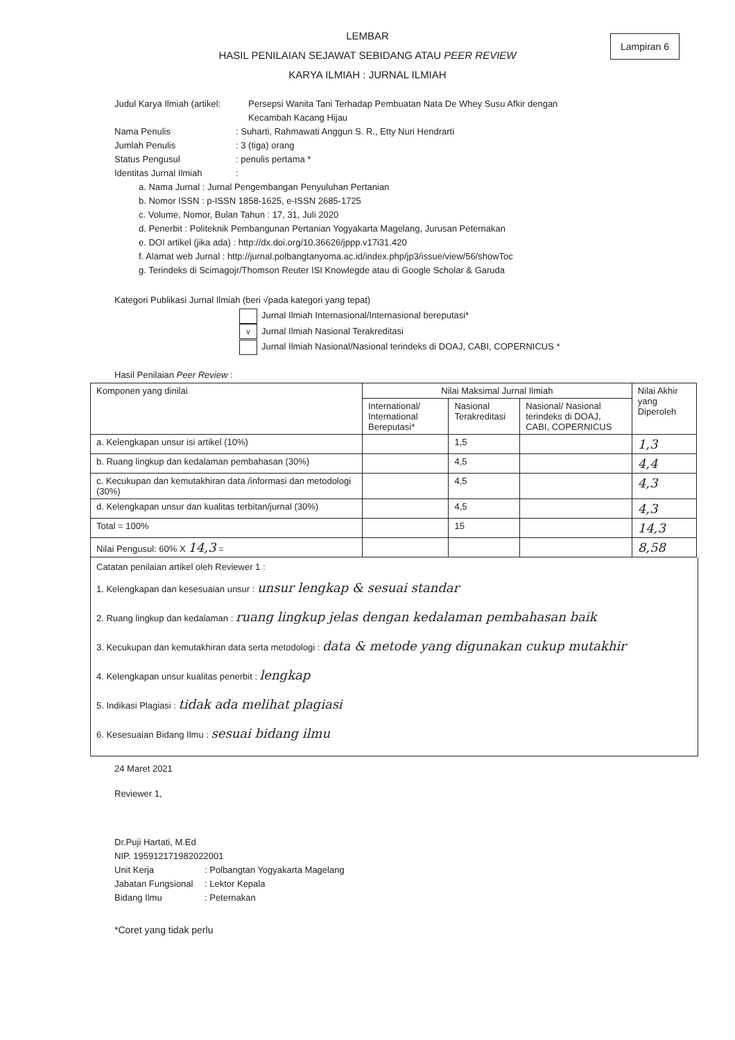Lampiran 6
LEMBAR
HASIL PENILAIAN SEJAWAT SEBIDANG ATAU PEER REVIEW
KARYA ILMIAH : JURNAL ILMIAH
Judul Karya Ilmiah (artikel: Persepsi Wanita Tani Terhadap Pembuatan Nata De Whey Susu Afkir dengan
Kecambah Kacang Hijau
Nama Penulis: Suharti, Rahmawati Anggun S. R., Etty Nuri Hendrarti
Jumlah Penulis: 3 (tiga) orang
Status Pengusul: penulis pertama *
Identitas Jurnal Ilmiah:
a. Nama Jurnal : Jurnal Pengembangan Penyuluhan Pertanian
b. Nomor ISSN : p-ISSN 1858-1625, e-ISSN 2685-1725
c. Volume, Nomor, Bulan Tahun : 17, 31, Juli 2020
d. Penerbit : Politeknik Pembangunan Pertanian Yogyakarta Magelang, Jurusan Peternakan
e. DOI artikel (jika ada) : http://dx.doi.org/10.36626/jppp.v17i31.420
f. Alamat web Jurnal : http://jurnal.polbangtanyoma.ac.id/index.php/jp3/issue/view/56/showToc
g. Terindeks di Scimagojr/Thomson Reuter ISI Knowlegde atau di Google Scholar & Garuda
Kategori Publikasi Jurnal Ilmiah (beri √pada kategori yang tepat)
Jurnal Ilmiah Internasional/Internasional bereputasi*
v Jurnal Ilmiah Nasional Terakreditasi
Jurnal Ilmiah Nasional/Nasional terindeks di DOAJ, CABI, COPERNICUS *
Hasil Penilaian Peer Review :
| Komponen yang dinilai | Nilai Maksimal Jurnal Ilmiah | | | Nilai Akhir yang Diperoleh |
| --- | --- | --- | --- | --- |
| | International/ International Bereputasi* | Nasional Terakreditasi | Nasional/ Nasional terindeks di DOAJ, CABI, COPERNICUS | |
| a. Kelengkapan unsur isi artikel (10%) | | 1,5 | | 1,3 |
| b. Ruang lingkup dan kedalaman pembahasan (30%) | | 4,5 | | 4,4 |
| c. Kecukupan dan kemutakhiran data /informasi dan metodologi (30%) | | 4,5 | | 4,3 |
| d. Kelengkapan unsur dan kualitas terbitan/jurnal (30%) | | 4,5 | | 4,3 |
| Total = 100% | | 15 | | 14,3 |
| Nilai Pengusul: 60% X 14,3 = | | | | 8,58 |
Catatan penilaian artikel oleh Reviewer 1 :
1. Kelengkapan dan kesesuaian unsur : unsur lengkap & sesuai standar
2. Ruang lingkup dan kedalaman : ruang lingkup jelas dengan kedalaman pembahasan baik
3. Kecukupan dan kemutakhiran data serta metodologi : data & metode yang digunakan cukup mutakhir
4. Kelengkapan unsur kualitas penerbit : lengkap
5. Indikasi Plagiasi : tidak ada melihat plagiasi
6. Kesesuaian Bidang Ilmu : sesuai bidang ilmu
24 Maret 2021
Reviewer 1,
Dr.Puji Hartati, M.Ed
NIP. 195912171982022001
Unit Kerja: Polbangtan Yogyakarta Magelang
Jabatan Fungsional: Lektor Kepala
Bidang Ilmu: Peternakan
*Coret yang tidak perlu